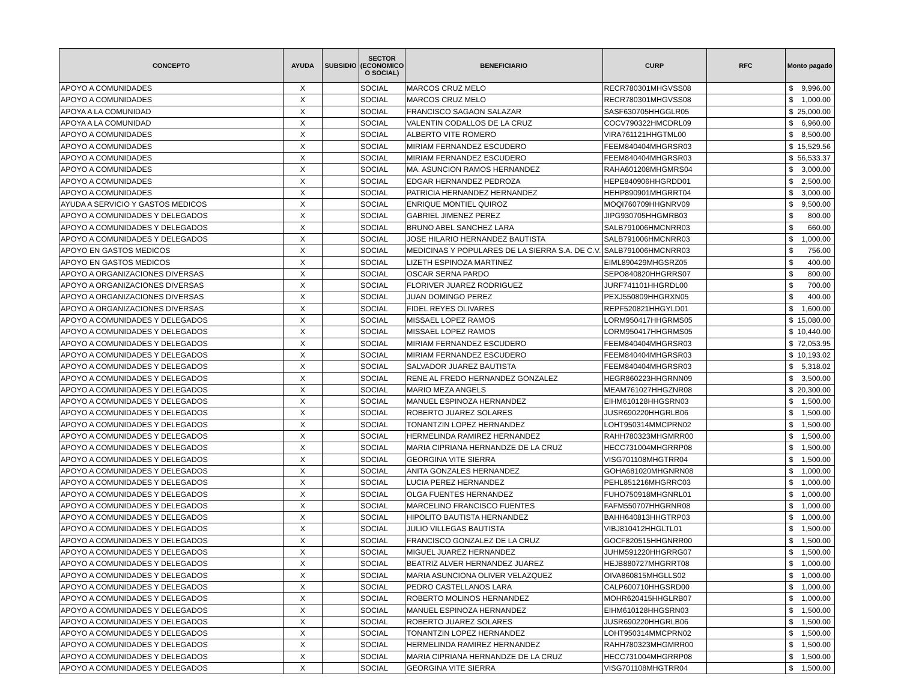| CONCEPTO | AYUDA | SUBSIDIO | SECTOR (ECONOMICO O SOCIAL) | BENEFICIARIO | CURP | RFC | Monto pagado |
| --- | --- | --- | --- | --- | --- | --- | --- |
| APOYO A COMUNIDADES | X | | SOCIAL | MARCOS CRUZ MELO | RECR780301MHGVSS08 | | $ 9,996.00 |
| APOYO A COMUNIDADES | X | | SOCIAL | MARCOS CRUZ MELO | RECR780301MHGVSS08 | | $ 1,000.00 |
| APOYA A LA COMUNIDAD | X | | SOCIAL | FRANCISCO SAGAON SALAZAR | SASF630705HHGGLR05 | | $ 25,000.00 |
| APOYA A LA COMUNIDAD | X | | SOCIAL | VALENTIN CODALLOS DE LA CRUZ | COCV790322HMCDRL09 | | $ 6,960.00 |
| APOYO A COMUNIDADES | X | | SOCIAL | ALBERTO VITE ROMERO | VIRA761121HHGTML00 | | $ 8,500.00 |
| APOYO A COMUNIDADES | X | | SOCIAL | MIRIAM FERNANDEZ ESCUDERO | FEEM840404MHGRSR03 | | $ 15,529.56 |
| APOYO A COMUNIDADES | X | | SOCIAL | MIRIAM FERNANDEZ ESCUDERO | FEEM840404MHGRSR03 | | $ 56,533.37 |
| APOYO A COMUNIDADES | X | | SOCIAL | MA. ASUNCION RAMOS HERNANDEZ | RAHA601208MHGMRS04 | | $ 3,000.00 |
| APOYO A COMUNIDADES | X | | SOCIAL | EDGAR HERNANDEZ PEDROZA | HEPE840906HHGRDD01 | | $ 2,500.00 |
| APOYO A COMUNIDADES | X | | SOCIAL | PATRICIA HERNANDEZ HERNANDEZ | HEHP890901MHGRRT04 | | $ 3,000.00 |
| AYUDA A SERVICIO Y GASTOS MEDICOS | X | | SOCIAL | ENRIQUE MONTIEL QUIROZ | MOQI760709HHGNRV09 | | $ 9,500.00 |
| APOYO A COMUNIDADES Y DELEGADOS | X | | SOCIAL | GABRIEL JIMENEZ PEREZ | JIPG930705HHGMRB03 | | $ 800.00 |
| APOYO A COMUNIDADES Y DELEGADOS | X | | SOCIAL | BRUNO ABEL SANCHEZ LARA | SALB791006HMCNRR03 | | $ 660.00 |
| APOYO A COMUNIDADES Y DELEGADOS | X | | SOCIAL | JOSE HILARIO HERNANDEZ BAUTISTA | SALB791006HMCNRR03 | | $ 1,000.00 |
| APOYO EN GASTOS MEDICOS | X | | SOCIAL | MEDICINAS Y POPULARES DE LA SIERRA S.A. DE C.V. | SALB791006HMCNRR03 | | $ 756.00 |
| APOYO EN GASTOS MEDICOS | X | | SOCIAL | LIZETH ESPINOZA MARTINEZ | EIML890429MHGSRZ05 | | $ 400.00 |
| APOYO A ORGANIZACIONES DIVERSAS | X | | SOCIAL | OSCAR SERNA PARDO | SEPO840820HHGRRS07 | | $ 800.00 |
| APOYO A ORGANIZACIONES DIVERSAS | X | | SOCIAL | FLORIVER JUAREZ RODRIGUEZ | JURF741101HHGRDL00 | | $ 700.00 |
| APOYO A ORGANIZACIONES DIVERSAS | X | | SOCIAL | JUAN DOMINGO PEREZ | PEXJ550809HHGRXN05 | | $ 400.00 |
| APOYO A ORGANIZACIONES DIVERSAS | X | | SOCIAL | FIDEL REYES OLIVARES | REPF520821HHGYLD01 | | $ 1,600.00 |
| APOYO A COMUNIDADES Y DELEGADOS | X | | SOCIAL | MISSAEL LOPEZ RAMOS | LORM950417HHGRMS05 | | $ 15,080.00 |
| APOYO A COMUNIDADES Y DELEGADOS | X | | SOCIAL | MISSAEL LOPEZ RAMOS | LORM950417HHGRMS05 | | $ 10,440.00 |
| APOYO A COMUNIDADES Y DELEGADOS | X | | SOCIAL | MIRIAM FERNANDEZ ESCUDERO | FEEM840404MHGRSR03 | | $ 72,053.95 |
| APOYO A COMUNIDADES Y DELEGADOS | X | | SOCIAL | MIRIAM FERNANDEZ ESCUDERO | FEEM840404MHGRSR03 | | $ 10,193.02 |
| APOYO A COMUNIDADES Y DELEGADOS | X | | SOCIAL | SALVADOR JUAREZ BAUTISTA | FEEM840404MHGRSR03 | | $ 5,318.02 |
| APOYO A COMUNIDADES Y DELEGADOS | X | | SOCIAL | RENE AL FREDO HERNANDEZ GONZALEZ | HEGR860223HHGRNN09 | | $ 3,500.00 |
| APOYO A COMUNIDADES Y DELEGADOS | X | | SOCIAL | MARIO MEZA ANGELS | MEAM761027HHGZNR08 | | $ 20,300.00 |
| APOYO A COMUNIDADES Y DELEGADOS | X | | SOCIAL | MANUEL ESPINOZA HERNANDEZ | EIHM610128HHGSRN03 | | $ 1,500.00 |
| APOYO A COMUNIDADES Y DELEGADOS | X | | SOCIAL | ROBERTO JUAREZ SOLARES | JUSR690220HHGRLB06 | | $ 1,500.00 |
| APOYO A COMUNIDADES Y DELEGADOS | X | | SOCIAL | TONANTZIN LOPEZ HERNANDEZ | LOHT950314MMCPRN02 | | $ 1,500.00 |
| APOYO A COMUNIDADES Y DELEGADOS | X | | SOCIAL | HERMELINDA RAMIREZ HERNANDEZ | RAHH780323MHGMRR00 | | $ 1,500.00 |
| APOYO A COMUNIDADES Y DELEGADOS | X | | SOCIAL | MARIA CIPRIANA HERNANDZE DE LA CRUZ | HECC731004MHGRRP08 | | $ 1,500.00 |
| APOYO A COMUNIDADES Y DELEGADOS | X | | SOCIAL | GEORGINA VITE SIERRA | VISG701108MHGTRR04 | | $ 1,500.00 |
| APOYO A COMUNIDADES Y DELEGADOS | X | | SOCIAL | ANITA GONZALES HERNANDEZ | GOHA681020MHGNRN08 | | $ 1,000.00 |
| APOYO A COMUNIDADES Y DELEGADOS | X | | SOCIAL | LUCIA PEREZ HERNANDEZ | PEHL851216MHGRRC03 | | $ 1,000.00 |
| APOYO A COMUNIDADES Y DELEGADOS | X | | SOCIAL | OLGA FUENTES HERNANDEZ | FUHO750918MHGNRL01 | | $ 1,000.00 |
| APOYO A COMUNIDADES Y DELEGADOS | X | | SOCIAL | MARCELINO FRANCISCO FUENTES | FAFM550707HHGRNR08 | | $ 1,000.00 |
| APOYO A COMUNIDADES Y DELEGADOS | X | | SOCIAL | HIPOLITO BAUTISTA HERNANDEZ | BAHH640813HHGTRP03 | | $ 1,000.00 |
| APOYO A COMUNIDADES Y DELEGADOS | X | | SOCIAL | JULIO VILLEGAS BAUTISTA | VIBJ810412HHGLTL01 | | $ 1,500.00 |
| APOYO A COMUNIDADES Y DELEGADOS | X | | SOCIAL | FRANCISCO GONZALEZ DE LA CRUZ | GOCF820515HHGNRR00 | | $ 1,500.00 |
| APOYO A COMUNIDADES Y DELEGADOS | X | | SOCIAL | MIGUEL JUAREZ HERNANDEZ | JUHM591220HHGRRG07 | | $ 1,500.00 |
| APOYO A COMUNIDADES Y DELEGADOS | X | | SOCIAL | BEATRIZ ALVER HERNANDEZ JUAREZ | HEJB880727MHGRRT08 | | $ 1,000.00 |
| APOYO A COMUNIDADES Y DELEGADOS | X | | SOCIAL | MARIA ASUNCIONA OLIVER VELAZQUEZ | OIVA860815MHGLLS02 | | $ 1,000.00 |
| APOYO A COMUNIDADES Y DELEGADOS | X | | SOCIAL | PEDRO CASTELLANOS LARA | CALP600710HHGSRD00 | | $ 1,000.00 |
| APOYO A COMUNIDADES Y DELEGADOS | X | | SOCIAL | ROBERTO MOLINOS HERNANDEZ | MOHR620415HHGLRB07 | | $ 1,000.00 |
| APOYO A COMUNIDADES Y DELEGADOS | X | | SOCIAL | MANUEL ESPINOZA HERNANDEZ | EIHM610128HHGSRN03 | | $ 1,500.00 |
| APOYO A COMUNIDADES Y DELEGADOS | X | | SOCIAL | ROBERTO JUAREZ SOLARES | JUSR690220HHGRLB06 | | $ 1,500.00 |
| APOYO A COMUNIDADES Y DELEGADOS | X | | SOCIAL | TONANTZIN LOPEZ HERNANDEZ | LOHT950314MMCPRN02 | | $ 1,500.00 |
| APOYO A COMUNIDADES Y DELEGADOS | X | | SOCIAL | HERMELINDA RAMIREZ HERNANDEZ | RAHH780323MHGMRR00 | | $ 1,500.00 |
| APOYO A COMUNIDADES Y DELEGADOS | X | | SOCIAL | MARIA CIPRIANA HERNANDZE DE LA CRUZ | HECC731004MHGRRP08 | | $ 1,500.00 |
| APOYO A COMUNIDADES Y DELEGADOS | X | | SOCIAL | GEORGINA VITE SIERRA | VISG701108MHGTRR04 | | $ 1,500.00 |